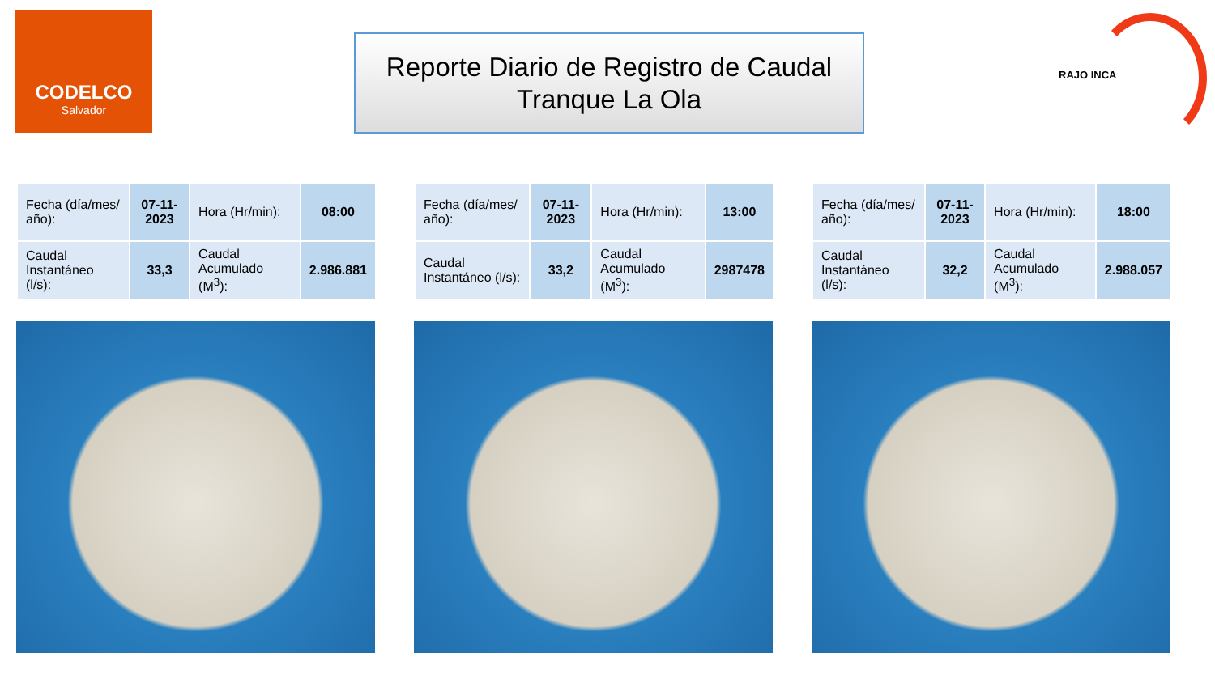CODELCO
Salvador
Reporte Diario de Registro de Caudal
Tranque La Ola
RAJO INCA
| Fecha (día/mes/ año): | 07-11-2023 | Hora (Hr/min): | 08:00 |
| Caudal Instantáneo (l/s): | 33,3 | Caudal Acumulado (M<sup>3</sup>): | 2.986.881 |
| Fecha (día/mes/ año): | 07-11-2023 | Hora (Hr/min): | 13:00 |
| Caudal Instantáneo (l/s): | 33,2 | Caudal Acumulado (M<sup>3</sup>): | 2987478 |
| Fecha (día/mes/ año): | 07-11-2023 | Hora (Hr/min): | 18:00 |
| Caudal Instantáneo (l/s): | 32,2 | Caudal Acumulado (M<sup>3</sup>): | 2.988.057 |